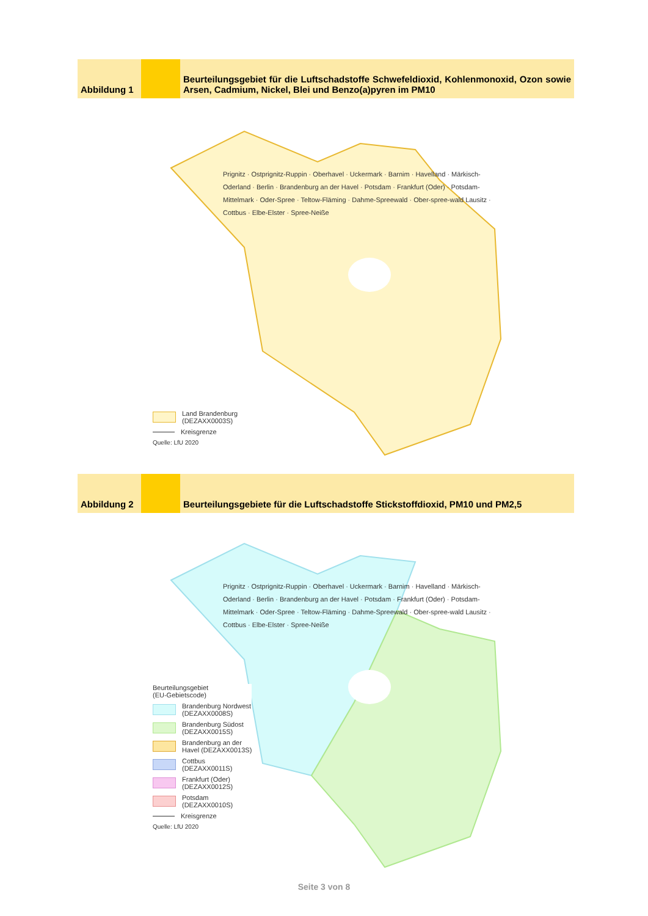Abbildung 1 Beurteilungsgebiet für die Luftschadstoffe Schwefeldioxid, Kohlenmonoxid, Ozon sowie Arsen, Cadmium, Nickel, Blei und Benzo(a)pyren im PM10
Prignitz · Ostprignitz-Ruppin · Oberhavel · Uckermark · Barnim · Havelland · Märkisch-Oderland · Berlin · Brandenburg an der Havel · Potsdam · Frankfurt (Oder) · Potsdam-Mittelmark · Oder-Spree · Teltow-Fläming · Dahme-Spreewald · Ober-spree-wald Lausitz · Cottbus · Elbe-Elster · Spree-Neiße
Land Brandenburg
(DEZAXX0003S)
Kreisgrenze
Quelle: LfU 2020
Abbildung 2 Beurteilungsgebiete für die Luftschadstoffe Stickstoffdioxid, PM10 und PM2,5
Prignitz · Ostprignitz-Ruppin · Oberhavel · Uckermark · Barnim · Havelland · Märkisch-Oderland · Berlin · Brandenburg an der Havel · Potsdam · Frankfurt (Oder) · Potsdam-Mittelmark · Oder-Spree · Teltow-Fläming · Dahme-Spreewald · Ober-spree-wald Lausitz · Cottbus · Elbe-Elster · Spree-Neiße
Beurteilungsgebiet
(EU-Gebietscode)
Brandenburg Nordwest
(DEZAXX0008S)
Brandenburg Südost
(DEZAXX0015S)
Brandenburg an der
Havel (DEZAXX0013S)
Cottbus
(DEZAXX0011S)
Frankfurt (Oder)
(DEZAXX0012S)
Potsdam
(DEZAXX0010S)
Kreisgrenze
Quelle: LfU 2020
Seite 3 von 8